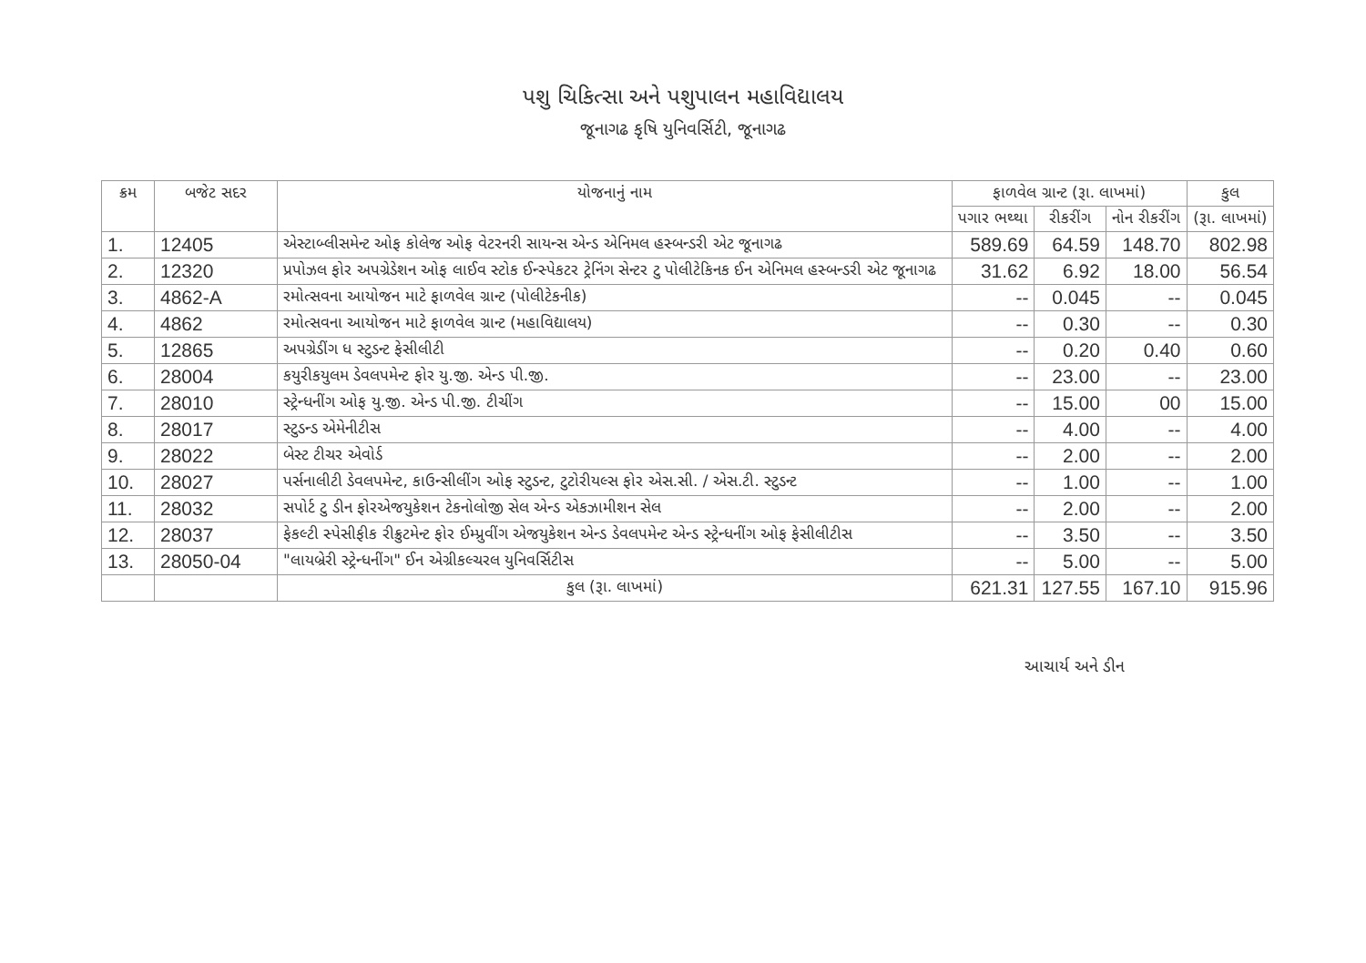પશુ ચિકિત્સા અને પશુપાલન મહાવિદ્યાલય
જૂનાગઢ કૃષિ યુનિવર્સિટી, જૂનાગઢ
| ક્રમ | બજેટ સદર | યોજનાનું નામ | ફાળવેલ ગ્રાન્ટ (રૂા. લાખમાં) | | | કુલ |
| --- | --- | --- | --- | --- | --- | --- |
| | | | પગાર ભથ્થા | રીકરીંગ | નોન રીકરીંગ | (રૂા. લાખમાં) |
| 1. | 12405 | એસ્ટાબ્લીસમેન્ટ ઓફ કોલેજ ઓફ વેટરનરી સાયન્સ એન્ડ એનિમલ હસ્બન્ડરી એટ જૂનાગઢ | 589.69 | 64.59 | 148.70 | 802.98 |
| 2. | 12320 | પ્રપોઝલ ફોર અપગ્રેડેશન ઓફ લાઈવ સ્ટોક ઈન્સ્પેકટર ટ્રેનિંગ સેન્ટર ટુ પોલીટેકિનક ઈન એનિમલ હસ્બન્ડરી એટ જૂનાગઢ | 31.62 | 6.92 | 18.00 | 56.54 |
| 3. | 4862-A | રમોત્સવના આયોજન માટે ફાળવેલ ગ્રાન્ટ (પોલીટેકનીક) | -- | 0.045 | -- | 0.045 |
| 4. | 4862 | રમોત્સવના આયોજન માટે ફાળવેલ ગ્રાન્ટ (મહાવિદ્યાલય) | -- | 0.30 | -- | 0.30 |
| 5. | 12865 | અપગ્રેડીંગ ધ સ્ટુડન્ટ ફેસીલીટી | -- | 0.20 | 0.40 | 0.60 |
| 6. | 28004 | કયુરીકયુલમ ડેવલપમેન્ટ ફોર યુ.જી. એન્ડ પી.જી. | -- | 23.00 | -- | 23.00 |
| 7. | 28010 | સ્ટ્રેન્ધનીંગ ઓફ યુ.જી. એન્ડ પી.જી. ટીચીંગ | -- | 15.00 | 00 | 15.00 |
| 8. | 28017 | સ્ટુડન્ડ એમેનીટીસ | -- | 4.00 | -- | 4.00 |
| 9. | 28022 | બેસ્ટ ટીચર એવોર્ડ | -- | 2.00 | -- | 2.00 |
| 10. | 28027 | પર્સનાલીટી ડેવલપમેન્ટ, કાઉન્સીલીંગ ઓફ સ્ટુડન્ટ, ટુટોરીયલ્સ ફોર એસ.સી. / એસ.ટી. સ્ટુડન્ટ | -- | 1.00 | -- | 1.00 |
| 11. | 28032 | સપોર્ટ ટુ ડીન ફોરએજયુકેશન ટેકનોલોજી સેલ એન્ડ એકઝામીશન સેલ | -- | 2.00 | -- | 2.00 |
| 12. | 28037 | ફેકલ્ટી સ્પેસીફીક રીક્રુટમેન્ટ ફોર ઈમ્પ્રુવીંગ એજયુકેશન એન્ડ ડેવલપમેન્ટ એન્ડ સ્ટ્રેન્ધનીંગ ઓફ ફેસીલીટીસ | -- | 3.50 | -- | 3.50 |
| 13. | 28050-04 | "લાયબ્રેરી સ્ટ્રેન્ધનીંગ" ઈન એગ્રીકલ્ચરલ યુનિવર્સિટીસ | -- | 5.00 | -- | 5.00 |
| | | કુલ (રૂા. લાખમાં) | 621.31 | 127.55 | 167.10 | 915.96 |
આચાર્ય અને ડીન